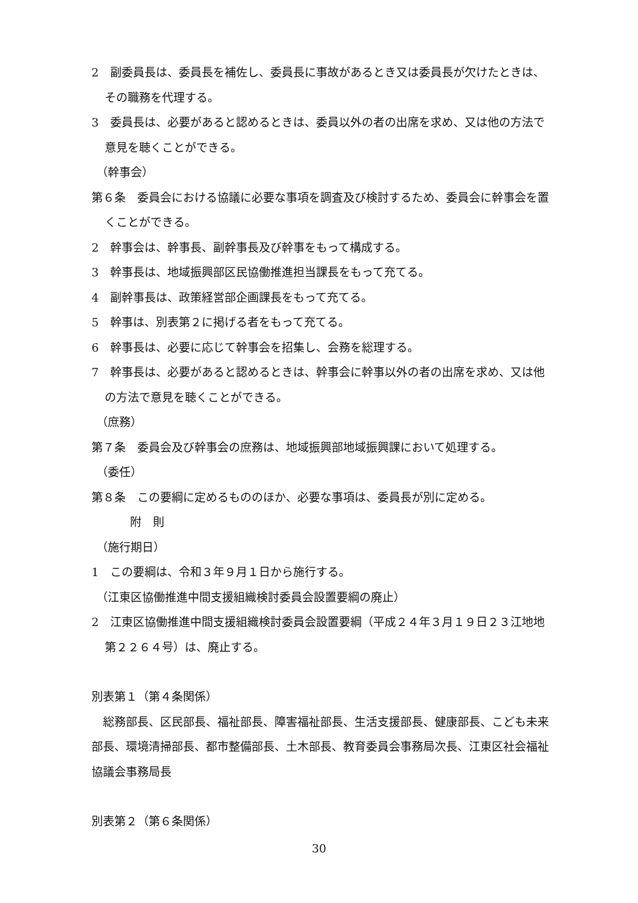2　副委員長は、委員長を補佐し、委員長に事故があるとき又は委員長が欠けたときは、その職務を代理する。
3　委員長は、必要があると認めるときは、委員以外の者の出席を求め、又は他の方法で意見を聴くことができる。
（幹事会）
第６条　委員会における協議に必要な事項を調査及び検討するため、委員会に幹事会を置くことができる。
2　幹事会は、幹事長、副幹事長及び幹事をもって構成する。
3　幹事長は、地域振興部区民協働推進担当課長をもって充てる。
4　副幹事長は、政策経営部企画課長をもって充てる。
5　幹事は、別表第２に掲げる者をもって充てる。
6　幹事長は、必要に応じて幹事会を招集し、会務を総理する。
7　幹事長は、必要があると認めるときは、幹事会に幹事以外の者の出席を求め、又は他の方法で意見を聴くことができる。
（庶務）
第７条　委員会及び幹事会の庶務は、地域振興部地域振興課において処理する。
（委任）
第８条　この要綱に定めるもののほか、必要な事項は、委員長が別に定める。
附　則
（施行期日）
1　この要綱は、令和３年９月１日から施行する。
（江東区協働推進中間支援組織検討委員会設置要綱の廃止）
2　江東区協働推進中間支援組織検討委員会設置要綱（平成２４年３月１９日２３江地地第２２６４号）は、廃止する。
別表第１（第４条関係）
　総務部長、区民部長、福祉部長、障害福祉部長、生活支援部長、健康部長、こども未来部長、環境清掃部長、都市整備部長、土木部長、教育委員会事務局次長、江東区社会福祉協議会事務局長
別表第２（第６条関係）
30